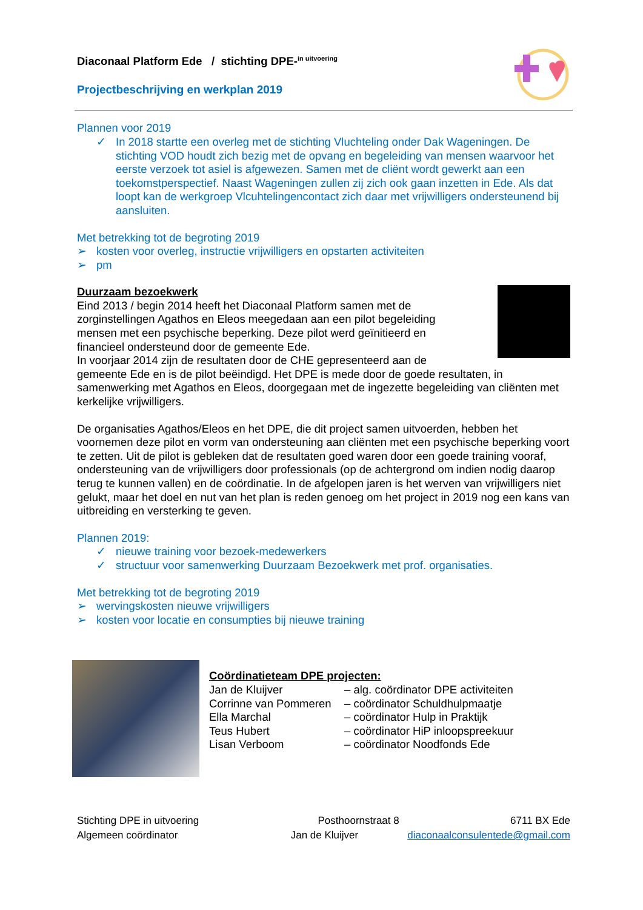Diaconaal Platform Ede / stichting DPE-<sup>in uitvoering</sup>
Projectbeschrijving en werkplan 2019
Plannen voor 2019
✓ In 2018 startte een overleg met de stichting Vluchteling onder Dak Wageningen. De stichting VOD houdt zich bezig met de opvang en begeleiding van mensen waarvoor het eerste verzoek tot asiel is afgewezen. Samen met de cliënt wordt gewerkt aan een toekomstperspectief. Naast Wageningen zullen zij zich ook gaan inzetten in Ede. Als dat loopt kan de werkgroep Vlcuhtelingencontact zich daar met vrijwilligers ondersteunend bij aansluiten.
Met betrekking tot de begroting 2019
➢ kosten voor overleg, instructie vrijwilligers en opstarten activiteiten
➢ pm
Duurzaam bezoekwerk
Eind 2013 / begin 2014 heeft het Diaconaal Platform samen met de zorginstellingen Agathos en Eleos meegedaan aan een pilot begeleiding mensen met een psychische beperking. Deze pilot werd geïnitieerd en financieel ondersteund door de gemeente Ede.
In voorjaar 2014 zijn de resultaten door de CHE gepresenteerd aan de gemeente Ede en is de pilot beëindigd. Het DPE is mede door de goede resultaten, in samenwerking met Agathos en Eleos, doorgegaan met de ingezette begeleiding van cliënten met kerkelijke vrijwilligers.
De organisaties Agathos/Eleos en het DPE, die dit project samen uitvoerden, hebben het voornemen deze pilot en vorm van ondersteuning aan cliënten met een psychische beperking voort te zetten. Uit de pilot is gebleken dat de resultaten goed waren door een goede training vooraf, ondersteuning van de vrijwilligers door professionals (op de achtergrond om indien nodig daarop terug te kunnen vallen) en de coördinatie. In de afgelopen jaren is het werven van vrijwilligers niet gelukt, maar het doel en nut van het plan is reden genoeg om het project in 2019 nog een kans van uitbreiding en versterking te geven.
Plannen 2019:
✓ nieuwe training voor bezoek-medewerkers
✓ structuur voor samenwerking Duurzaam Bezoekwerk met prof. organisaties.
Met betrekking tot de begroting 2019
➢ wervingskosten nieuwe vrijwilligers
➢ kosten voor locatie en consumpties bij nieuwe training
Coördinatieteam DPE projecten:
Jan de Kluijver – alg. coördinator DPE activiteiten Corrinne van Pommeren – coördinator Schuldhulpmaatje Ella Marchal – coördinator Hulp in Praktijk Teus Hubert – coördinator HiP inloopspreekuur Lisan Verboom – coördinator Noodfonds Ede
Stichting DPE in uitvoering Posthoornstraat 8 6711 BX Ede
Algemeen coördinator Jan de Kluijver diaconaalconsulentede@gmail.com